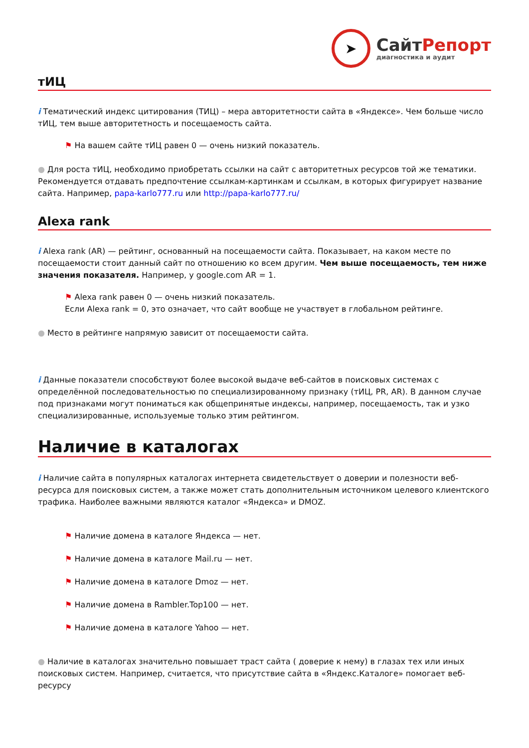➤
СайтРепорт
диагностика и аудит
тИЦ
i Тематический индекс цитирования (ТИЦ) – мера авторитетности сайта в «Яндексе». Чем больше число тИЦ, тем выше авторитетность и посещаемость сайта.
⚑ На вашем сайте тИЦ равен 0 — очень низкий показатель.
● Для роста тИЦ, необходимо приобретать ссылки на сайт с авторитетных ресурсов той же тематики. Рекомендуется отдавать предпочтение ссылкам-картинкам и ссылкам, в которых фигурирует название сайта. Например, papa-karlo777.ru или http://papa-karlo777.ru/
Alexa rank
i Alexa rank (AR) — рейтинг, основанный на посещаемости сайта. Показывает, на каком месте по посещаемости стоит данный сайт по отношению ко всем другим. Чем выше посещаемость, тем ниже значения показателя. Например, у google.com AR = 1.
⚑ Alexa rank равен 0 — очень низкий показатель.
Если Alexa rank = 0, это означает, что сайт вообще не участвует в глобальном рейтинге.
● Место в рейтинге напрямую зависит от посещаемости сайта.
i Данные показатели способствуют более высокой выдаче веб-сайтов в поисковых системах с определённой последовательностью по специализированному признаку (тИЦ, PR, AR). В данном случае под признаками могут пониматься как общепринятые индексы, например, посещаемость, так и узко специализированные, используемые только этим рейтингом.
Наличие в каталогах
i Наличие сайта в популярных каталогах интернета свидетельствует о доверии и полезности веб-ресурса для поисковых систем, а также может стать дополнительным источником целевого клиентского трафика. Наиболее важными являются каталог «Яндекса» и DMOZ.
⚑ Наличие домена в каталоге Яндекса — нет.
⚑ Наличие домена в каталоге Mail.ru — нет.
⚑ Наличие домена в каталоге Dmoz — нет.
⚑ Наличие домена в Rambler.Top100 — нет.
⚑ Наличие домена в каталоге Yahoo — нет.
● Наличие в каталогах значительно повышает траст сайта ( доверие к нему) в глазах тех или иных поисковых систем. Например, считается, что присутствие сайта в «Яндекс.Каталоге» помогает веб-ресурсу